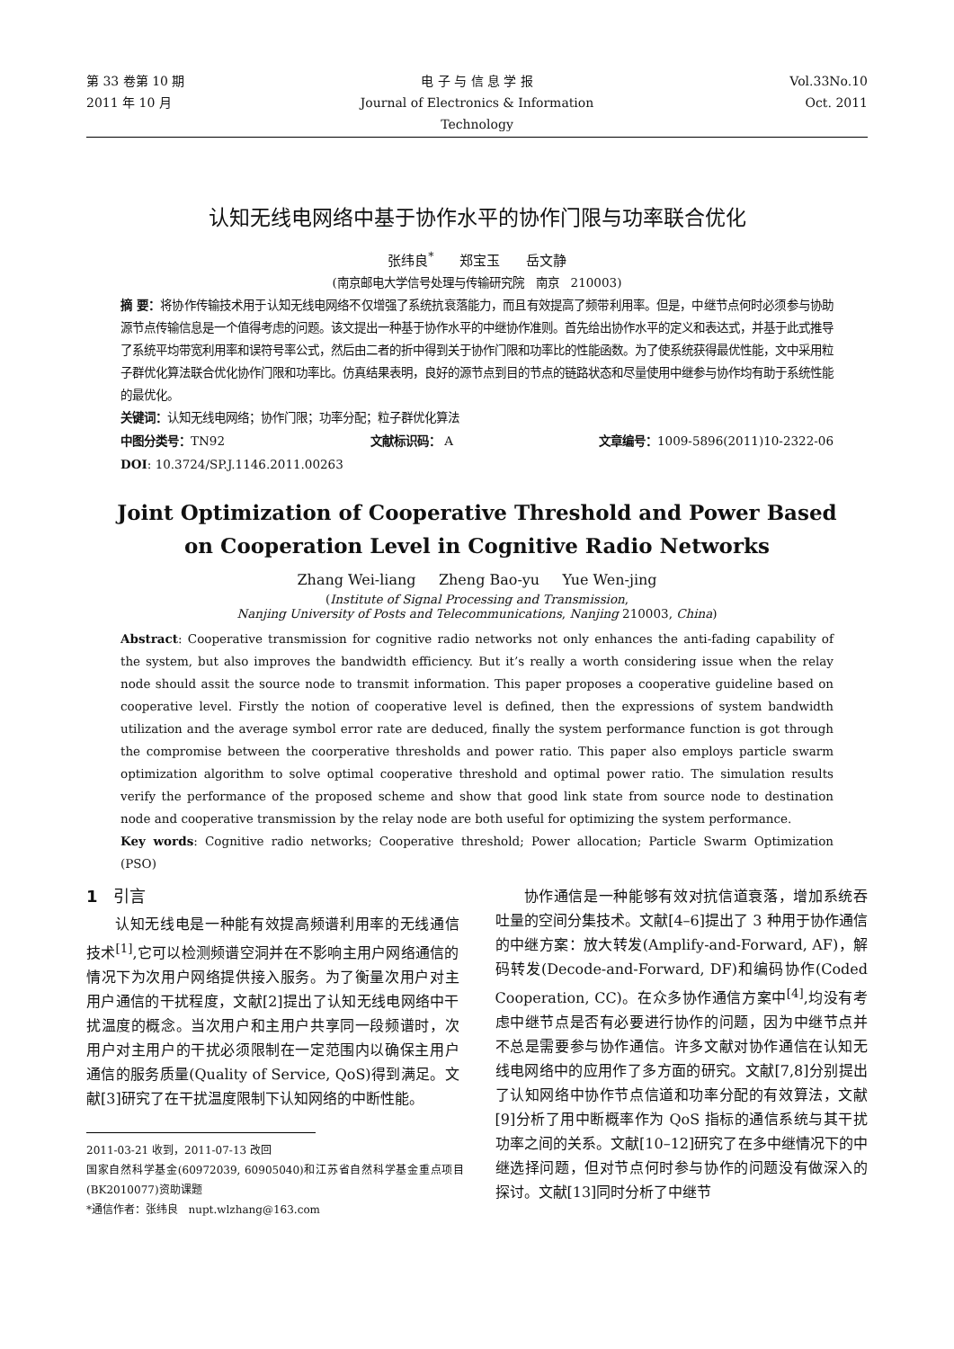第 33 卷第 10 期
2011 年 10 月
电 子 与 信 息 学 报
Journal of Electronics & Information Technology
Vol.33No.10
Oct. 2011
认知无线电网络中基于协作水平的协作门限与功率联合优化
张纬良<sup>*</sup> 郑宝玉 岳文静
(南京邮电大学信号处理与传输研究院 南京 210003)
摘 要：将协作传输技术用于认知无线电网络不仅增强了系统抗衰落能力，而且有效提高了频带利用率。但是，中继节点何时必须参与协助源节点传输信息是一个值得考虑的问题。该文提出一种基于协作水平的中继协作准则。首先给出协作水平的定义和表达式，并基于此式推导了系统平均带宽利用率和误符号率公式，然后由二者的折中得到关于协作门限和功率比的性能函数。为了使系统获得最优性能，文中采用粒子群优化算法联合优化协作门限和功率比。仿真结果表明，良好的源节点到目的节点的链路状态和尽量使用中继参与协作均有助于系统性能的最优化。
关键词：认知无线电网络；协作门限；功率分配；粒子群优化算法
中图分类号：TN92 文献标识码： A 文章编号：1009-5896(2011)10-2322-06
DOI: 10.3724/SP.J.1146.2011.00263
Joint Optimization of Cooperative Threshold and Power Based
on Cooperation Level in Cognitive Radio Networks
Zhang Wei-liang Zheng Bao-yu Yue Wen-jing
(Institute of Signal Processing and Transmission,
Nanjing University of Posts and Telecommunications, Nanjing 210003, China)
Abstract: Cooperative transmission for cognitive radio networks not only enhances the anti-fading capability of the system, but also improves the bandwidth efficiency. But it’s really a worth considering issue when the relay node should assit the source node to transmit information. This paper proposes a cooperative guideline based on cooperative level. Firstly the notion of cooperative level is defined, then the expressions of system bandwidth utilization and the average symbol error rate are deduced, finally the system performance function is got through the compromise between the coorperative thresholds and power ratio. This paper also employs particle swarm optimization algorithm to solve optimal cooperative threshold and optimal power ratio. The simulation results verify the performance of the proposed scheme and show that good link state from source node to destination node and cooperative transmission by the relay node are both useful for optimizing the system performance.
Key words: Cognitive radio networks; Cooperative threshold; Power allocation; Particle Swarm Optimization (PSO)
1 引言
认知无线电是一种能有效提高频谱利用率的无线通信技术<sup>[1]</sup>,它可以检测频谱空洞并在不影响主用户网络通信的情况下为次用户网络提供接入服务。为了衡量次用户对主用户通信的干扰程度，文献[2]提出了认知无线电网络中干扰温度的概念。当次用户和主用户共享同一段频谱时，次用户对主用户的干扰必须限制在一定范围内以确保主用户通信的服务质量(Quality of Service, QoS)得到满足。文献[3]研究了在干扰温度限制下认知网络的中断性能。
2011-03-21 收到，2011-07-13 改回
国家自然科学基金(60972039, 60905040)和江苏省自然科学基金重点项目(BK2010077)资助课题
*通信作者：张纬良 nupt.wlzhang@163.com
协作通信是一种能够有效对抗信道衰落，增加系统吞吐量的空间分集技术。文献[4–6]提出了 3 种用于协作通信的中继方案：放大转发(Amplify-and-Forward, AF)，解码转发(Decode-and-Forward, DF)和编码协作(Coded Cooperation, CC)。在众多协作通信方案中<sup>[4]</sup>,均没有考虑中继节点是否有必要进行协作的问题，因为中继节点并不总是需要参与协作通信。许多文献对协作通信在认知无线电网络中的应用作了多方面的研究。文献[7,8]分别提出了认知网络中协作节点信道和功率分配的有效算法，文献[9]分析了用中断概率作为 QoS 指标的通信系统与其干扰功率之间的关系。文献[10–12]研究了在多中继情况下的中继选择问题，但对节点何时参与协作的问题没有做深入的探讨。文献[13]同时分析了中继节